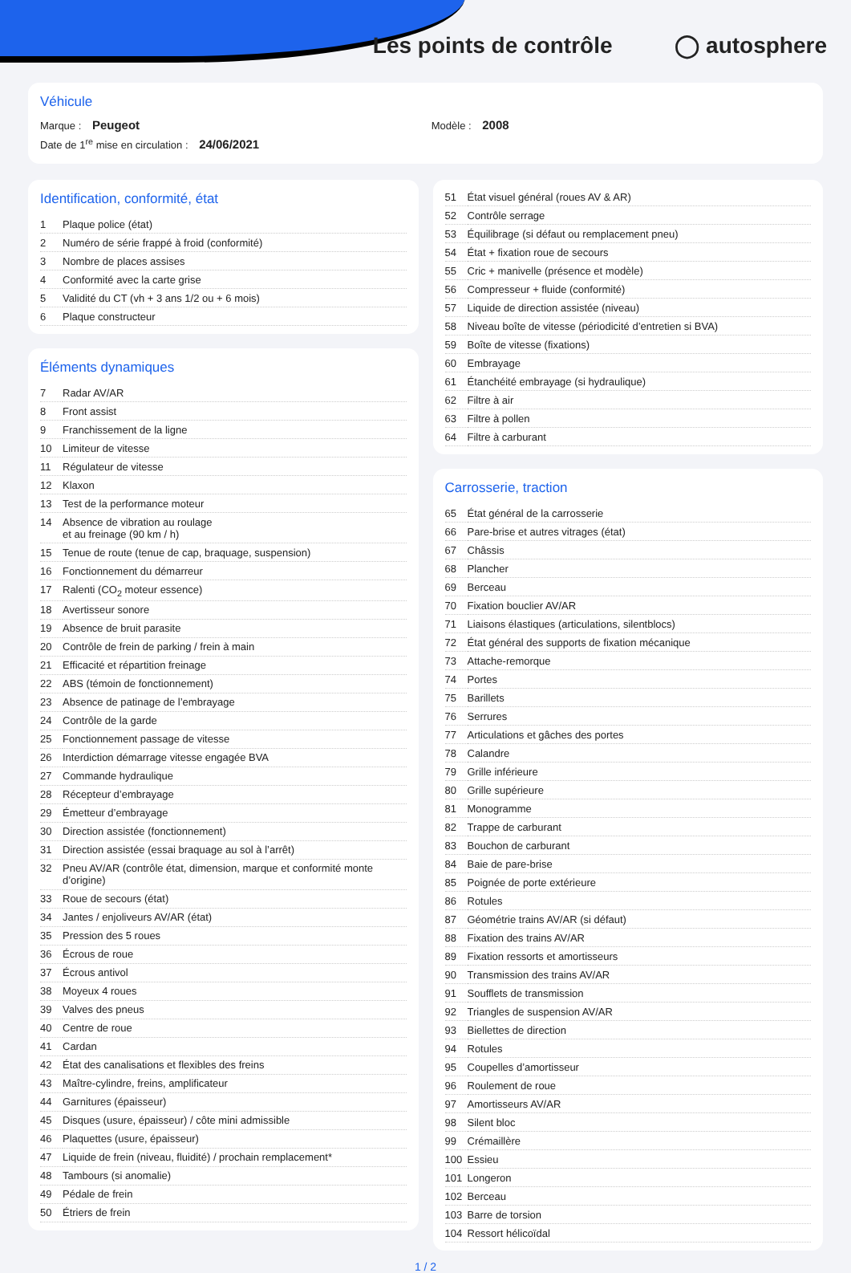Les points de contrôle ◯ autosphere
Véhicule
Marque : Peugeot Modèle : 2008
Date de 1<sup>re</sup> mise en circulation : 24/06/2021
Identification, conformité, état
| 1 | Plaque police (état) |
| 2 | Numéro de série frappé à froid (conformité) |
| 3 | Nombre de places assises |
| 4 | Conformité avec la carte grise |
| 5 | Validité du CT (vh + 3 ans 1/2 ou + 6 mois) |
| 6 | Plaque constructeur |
Éléments dynamiques
| 7 | Radar AV/AR |
| 8 | Front assist |
| 9 | Franchissement de la ligne |
| 10 | Limiteur de vitesse |
| 11 | Régulateur de vitesse |
| 12 | Klaxon |
| 13 | Test de la performance moteur |
| 14 | Absence de vibration au roulage et au freinage (90 km / h) |
| 15 | Tenue de route (tenue de cap, braquage, suspension) |
| 16 | Fonctionnement du démarreur |
| 17 | Ralenti (CO<sub>2</sub> moteur essence) |
| 18 | Avertisseur sonore |
| 19 | Absence de bruit parasite |
| 20 | Contrôle de frein de parking / frein à main |
| 21 | Efficacité et répartition freinage |
| 22 | ABS (témoin de fonctionnement) |
| 23 | Absence de patinage de l’embrayage |
| 24 | Contrôle de la garde |
| 25 | Fonctionnement passage de vitesse |
| 26 | Interdiction démarrage vitesse engagée BVA |
| 27 | Commande hydraulique |
| 28 | Récepteur d’embrayage |
| 29 | Émetteur d’embrayage |
| 30 | Direction assistée (fonctionnement) |
| 31 | Direction assistée (essai braquage au sol à l’arrêt) |
| 32 | Pneu AV/AR (contrôle état, dimension, marque et conformité monte d’origine) |
| 33 | Roue de secours (état) |
| 34 | Jantes / enjoliveurs AV/AR (état) |
| 35 | Pression des 5 roues |
| 36 | Écrous de roue |
| 37 | Écrous antivol |
| 38 | Moyeux 4 roues |
| 39 | Valves des pneus |
| 40 | Centre de roue |
| 41 | Cardan |
| 42 | État des canalisations et flexibles des freins |
| 43 | Maître-cylindre, freins, amplificateur |
| 44 | Garnitures (épaisseur) |
| 45 | Disques (usure, épaisseur) / côte mini admissible |
| 46 | Plaquettes (usure, épaisseur) |
| 47 | Liquide de frein (niveau, fluidité) / prochain remplacement* |
| 48 | Tambours (si anomalie) |
| 49 | Pédale de frein |
| 50 | Étriers de frein |
| 51 | État visuel général (roues AV & AR) |
| 52 | Contrôle serrage |
| 53 | Équilibrage (si défaut ou remplacement pneu) |
| 54 | État + fixation roue de secours |
| 55 | Cric + manivelle (présence et modèle) |
| 56 | Compresseur + fluide (conformité) |
| 57 | Liquide de direction assistée (niveau) |
| 58 | Niveau boîte de vitesse (périodicité d’entretien si BVA) |
| 59 | Boîte de vitesse (fixations) |
| 60 | Embrayage |
| 61 | Étanchéité embrayage (si hydraulique) |
| 62 | Filtre à air |
| 63 | Filtre à pollen |
| 64 | Filtre à carburant |
Carrosserie, traction
| 65 | État général de la carrosserie |
| 66 | Pare-brise et autres vitrages (état) |
| 67 | Châssis |
| 68 | Plancher |
| 69 | Berceau |
| 70 | Fixation bouclier AV/AR |
| 71 | Liaisons élastiques (articulations, silentblocs) |
| 72 | État général des supports de fixation mécanique |
| 73 | Attache-remorque |
| 74 | Portes |
| 75 | Barillets |
| 76 | Serrures |
| 77 | Articulations et gâches des portes |
| 78 | Calandre |
| 79 | Grille inférieure |
| 80 | Grille supérieure |
| 81 | Monogramme |
| 82 | Trappe de carburant |
| 83 | Bouchon de carburant |
| 84 | Baie de pare-brise |
| 85 | Poignée de porte extérieure |
| 86 | Rotules |
| 87 | Géométrie trains AV/AR (si défaut) |
| 88 | Fixation des trains AV/AR |
| 89 | Fixation ressorts et amortisseurs |
| 90 | Transmission des trains AV/AR |
| 91 | Soufflets de transmission |
| 92 | Triangles de suspension AV/AR |
| 93 | Biellettes de direction |
| 94 | Rotules |
| 95 | Coupelles d’amortisseur |
| 96 | Roulement de roue |
| 97 | Amortisseurs AV/AR |
| 98 | Silent bloc |
| 99 | Crémaillère |
| 100 | Essieu |
| 101 | Longeron |
| 102 | Berceau |
| 103 | Barre de torsion |
| 104 | Ressort hélicoïdal |
1 / 2